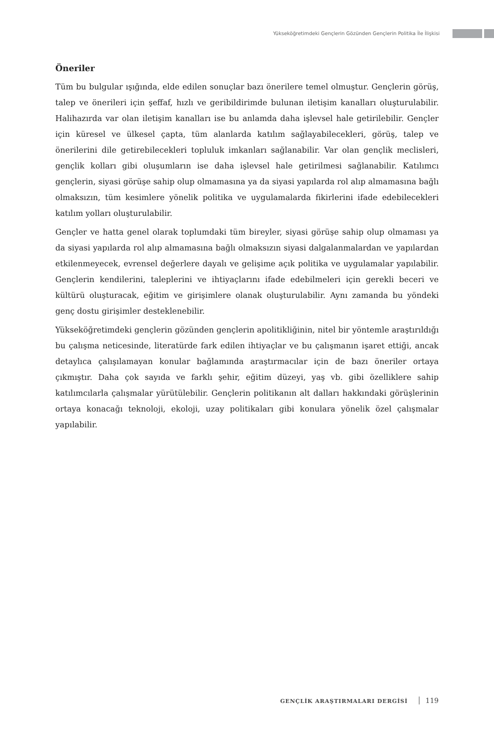Yükseköğretimdeki Gençlerin Gözünden Gençlerin Politika İle İlişkisi
Öneriler
Tüm bu bulgular ışığında, elde edilen sonuçlar bazı önerilere temel olmuştur. Gençlerin görüş, talep ve önerileri için şeffaf, hızlı ve geribildirimde bulunan iletişim kanalları oluşturulabilir. Halihazırda var olan iletişim kanalları ise bu anlamda daha işlevsel hale getirilebilir. Gençler için küresel ve ülkesel çapta, tüm alanlarda katılım sağlayabilecekleri, görüş, talep ve önerilerini dile getirebilecekleri topluluk imkanları sağlanabilir. Var olan gençlik meclisleri, gençlik kolları gibi oluşumların ise daha işlevsel hale getirilmesi sağlanabilir. Katılımcı gençlerin, siyasi görüşe sahip olup olmamasına ya da siyasi yapılarda rol alıp almamasına bağlı olmaksızın, tüm kesimlere yönelik politika ve uygulamalarda fikirlerini ifade edebilecekleri katılım yolları oluşturulabilir.
Gençler ve hatta genel olarak toplumdaki tüm bireyler, siyasi görüşe sahip olup olmaması ya da siyasi yapılarda rol alıp almamasına bağlı olmaksızın siyasi dalgalanmalardan ve yapılardan etkilenmeyecek, evrensel değerlere dayalı ve gelişime açık politika ve uygulamalar yapılabilir. Gençlerin kendilerini, taleplerini ve ihtiyaçlarını ifade edebilmeleri için gerekli beceri ve kültürü oluşturacak, eğitim ve girişimlere olanak oluşturulabilir. Aynı zamanda bu yöndeki genç dostu girişimler desteklenebilir.
Yükseköğretimdeki gençlerin gözünden gençlerin apolitikliğinin, nitel bir yöntemle araştırıldığı bu çalışma neticesinde, literatürde fark edilen ihtiyaçlar ve bu çalışmanın işaret ettiği, ancak detaylıca çalışılamayan konular bağlamında araştırmacılar için de bazı öneriler ortaya çıkmıştır. Daha çok sayıda ve farklı şehir, eğitim düzeyi, yaş vb. gibi özelliklere sahip katılımcılarla çalışmalar yürütülebilir. Gençlerin politikanın alt dalları hakkındaki görüşlerinin ortaya konacağı teknoloji, ekoloji, uzay politikaları gibi konulara yönelik özel çalışmalar yapılabilir.
GENÇLİK ARAŞTIRMALARI DERGİSİ 119